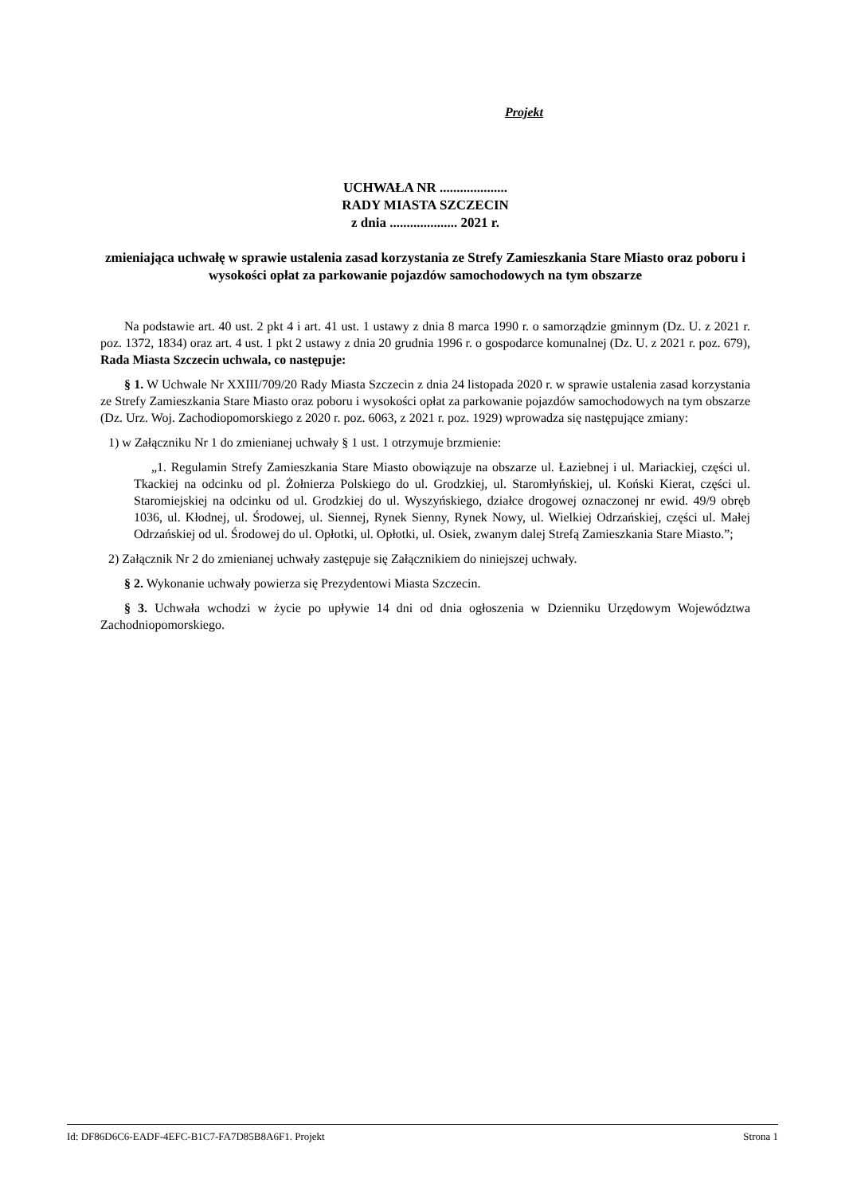Projekt
UCHWAŁA NR ....................
RADY MIASTA SZCZECIN
z dnia .................... 2021 r.
zmieniająca uchwałę w sprawie ustalenia zasad korzystania ze Strefy Zamieszkania Stare Miasto oraz poboru i wysokości opłat za parkowanie pojazdów samochodowych na tym obszarze
Na podstawie art. 40 ust. 2 pkt 4 i art. 41 ust. 1 ustawy z dnia 8 marca 1990 r. o samorządzie gminnym (Dz. U. z 2021 r. poz. 1372, 1834) oraz art. 4 ust. 1 pkt 2 ustawy z dnia 20 grudnia 1996 r. o gospodarce komunalnej (Dz. U. z 2021 r. poz. 679), Rada Miasta Szczecin uchwala, co następuje:
§ 1. W Uchwale Nr XXIII/709/20 Rady Miasta Szczecin z dnia 24 listopada 2020 r. w sprawie ustalenia zasad korzystania ze Strefy Zamieszkania Stare Miasto oraz poboru i wysokości opłat za parkowanie pojazdów samochodowych na tym obszarze (Dz. Urz. Woj. Zachodiopomorskiego z 2020 r. poz. 6063, z 2021 r. poz. 1929) wprowadza się następujące zmiany:
1) w Załączniku Nr 1 do zmienianej uchwały § 1 ust. 1 otrzymuje brzmienie:
„1. Regulamin Strefy Zamieszkania Stare Miasto obowiązuje na obszarze ul. Łaziebnej i ul. Mariackiej, części ul. Tkackiej na odcinku od pl. Żołnierza Polskiego do ul. Grodzkiej, ul. Staromłyńskiej, ul. Koński Kierat, części ul. Staromiejskiej na odcinku od ul. Grodzkiej do ul. Wyszyńskiego, działce drogowej oznaczonej nr ewid. 49/9 obręb 1036, ul. Kłodnej, ul. Środowej, ul. Siennej, Rynek Sienny, Rynek Nowy, ul. Wielkiej Odrzańskiej, części ul. Małej Odrzańskiej od ul. Środowej do ul. Opłotki, ul. Opłotki, ul. Osiek, zwanym dalej Strefą Zamieszkania Stare Miasto.”;
2) Załącznik Nr 2 do zmienianej uchwały zastępuje się Załącznikiem do niniejszej uchwały.
§ 2. Wykonanie uchwały powierza się Prezydentowi Miasta Szczecin.
§ 3. Uchwała wchodzi w życie po upływie 14 dni od dnia ogłoszenia w Dzienniku Urzędowym Województwa Zachodniopomorskiego.
Id: DF86D6C6-EADF-4EFC-B1C7-FA7D85B8A6F1. Projekt Strona 1